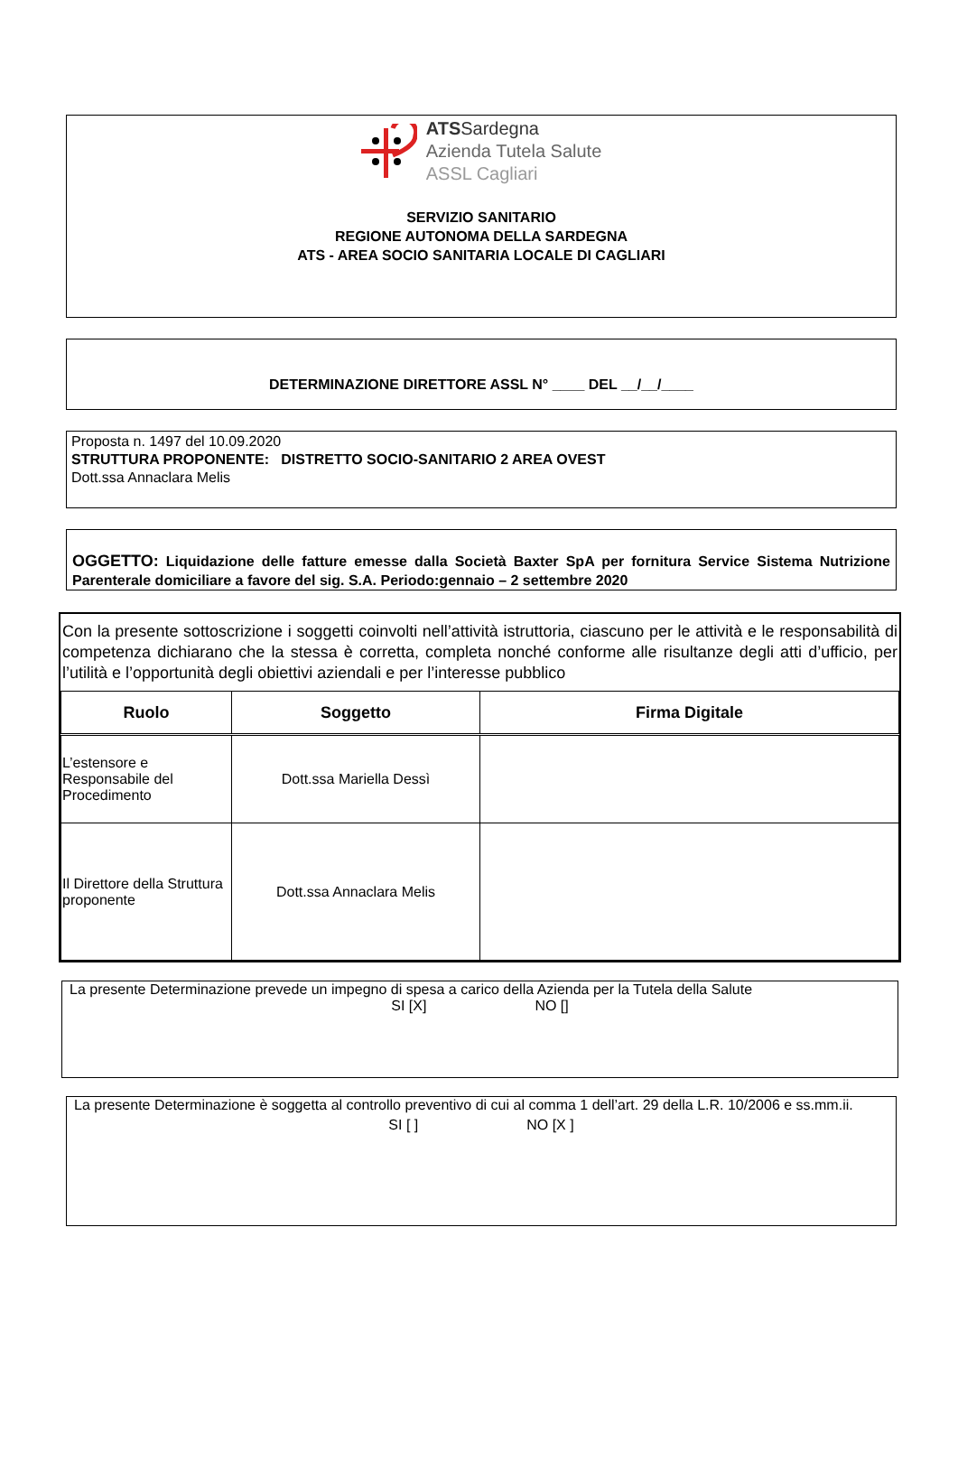ATS Sardegna
Azienda Tutela Salute
ASSL Cagliari
SERVIZIO SANITARIO
REGIONE AUTONOMA DELLA SARDEGNA
ATS - AREA SOCIO SANITARIA LOCALE DI CAGLIARI
DETERMINAZIONE DIRETTORE ASSL N° ____ DEL __/__/____
Proposta n. 1497 del 10.09.2020
STRUTTURA PROPONENTE: DISTRETTO SOCIO-SANITARIO 2 AREA OVEST
Dott.ssa Annaclara Melis
OGGETTO: Liquidazione delle fatture emesse dalla Società Baxter SpA per fornitura Service Sistema Nutrizione Parenterale domiciliare a favore del sig. S.A. Periodo:gennaio – 2 settembre 2020
Con la presente sottoscrizione i soggetti coinvolti nell’attività istruttoria, ciascuno per le attività e le responsabilità di competenza dichiarano che la stessa è corretta, completa nonché conforme alle risultanze degli atti d’ufficio, per l’utilità e l’opportunità degli obiettivi aziendali e per l’interesse pubblico
| Ruolo | Soggetto | Firma Digitale |
| --- | --- | --- |
| L’estensore e Responsabile del Procedimento | Dott.ssa Mariella Dessì | |
| Il Direttore della Struttura proponente | Dott.ssa Annaclara Melis | |
La presente Determinazione prevede un impegno di spesa a carico della Azienda per la Tutela della Salute
SI [X] NO []
La presente Determinazione è soggetta al controllo preventivo di cui al comma 1 dell’art. 29 della L.R. 10/2006 e ss.mm.ii.
SI [ ] NO [X ]